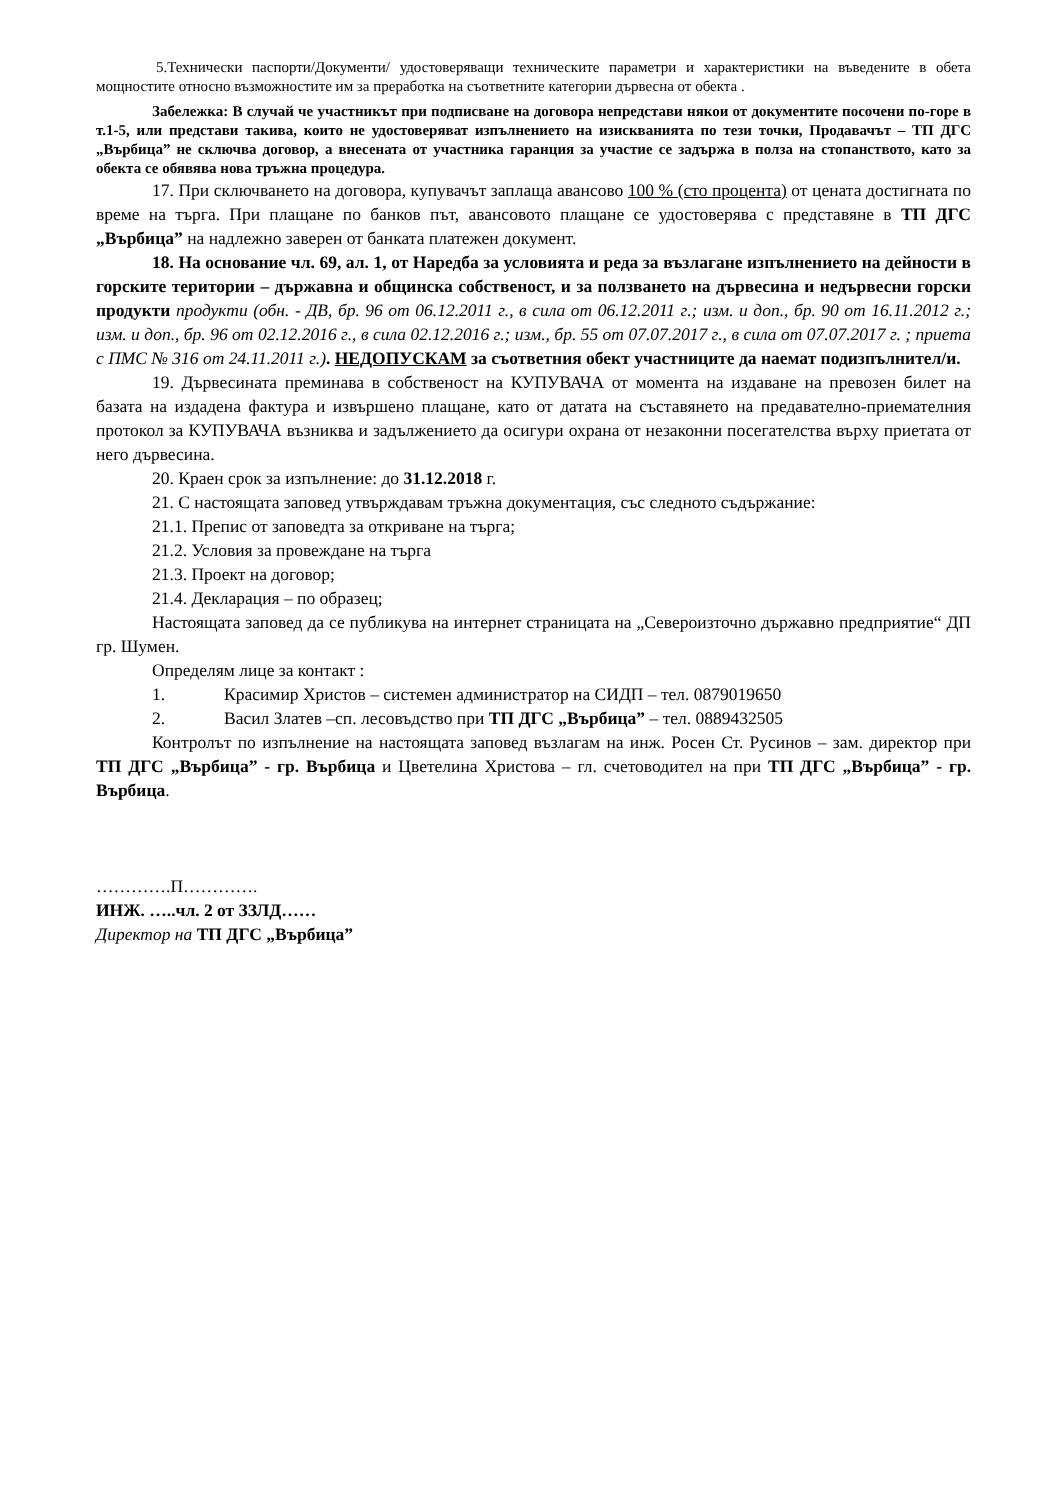5.Технически паспорти/Документи/ удостоверяващи техническите параметри и характеристики на въведените в обета мощностите относно възможностите им за преработка на съответните категории дървесна от обекта .
Забележка: В случай че участникът при подписване на договора непредстави някои от документите посочени по-горе в т.1-5, или представи такива, които не удостоверяват изпълнението на изискванията по тези точки, Продавачът – ТП ДГС „Върбица” не сключва договор, а внесената от участника гаранция за участие се задържа в полза на стопанството, като за обекта се обявява нова тръжна процедура.
17. При сключването на договора, купувачът заплаща авансово 100 % (сто процента) от цената достигната по време на търга. При плащане по банков път, авансовото плащане се удостоверява с представяне в ТП ДГС „Върбица” на надлежно заверен от банката платежен документ.
18. На основание чл. 69, ал. 1, от Наредба за условията и реда за възлагане изпълнението на дейности в горските територии – държавна и общинска собственост, и за ползването на дървесина и недървесни горски продукти продукти (обн. - ДВ, бр. 96 от 06.12.2011 г., в сила от 06.12.2011 г.; изм. и доп., бр. 90 от 16.11.2012 г.; изм. и доп., бр. 96 от 02.12.2016 г., в сила 02.12.2016 г.; изм., бр. 55 от 07.07.2017 г., в сила от 07.07.2017 г. ; приета с ПМС № 316 от 24.11.2011 г.). НЕДОПУСКАМ за съответния обект участниците да наемат подизпълнител/и.
19. Дървесината преминава в собственост на КУПУВАЧА от момента на издаване на превозен билет на базата на издадена фактура и извършено плащане, като от датата на съставянето на предавателно-приемателния протокол за КУПУВАЧА възниква и задължението да осигури охрана от незаконни посегателства върху приетата от него дървесина.
20. Краен срок за изпълнение: до 31.12.2018 г.
21. С настоящата заповед утвърждавам тръжна документация, със следното съдържание:
21.1. Препис от заповедта за откриване на търга;
21.2. Условия за провеждане на търга
21.3. Проект на договор;
21.4. Декларация – по образец;
Настоящата заповед да се публикува на интернет страницата на „Североизточно държавно предприятие“ ДП гр. Шумен.
Определям лице за контакт :
1. Красимир Христов – системен администратор на СИДП – тел. 0879019650
2. Васил Златев –сп. лесовъдство при ТП ДГС „Върбица” – тел. 0889432505
Контролът по изпълнение на настоящата заповед възлагам на инж. Росен Ст. Русинов – зам. директор при ТП ДГС „Върбица” - гр. Върбица и Цветелина Христова – гл. счетоводител на при ТП ДГС „Върбица” - гр. Върбица.
………….П………….
ИНЖ. …..чл. 2 от ЗЗЛД……
Директор на ТП ДГС „Върбица”